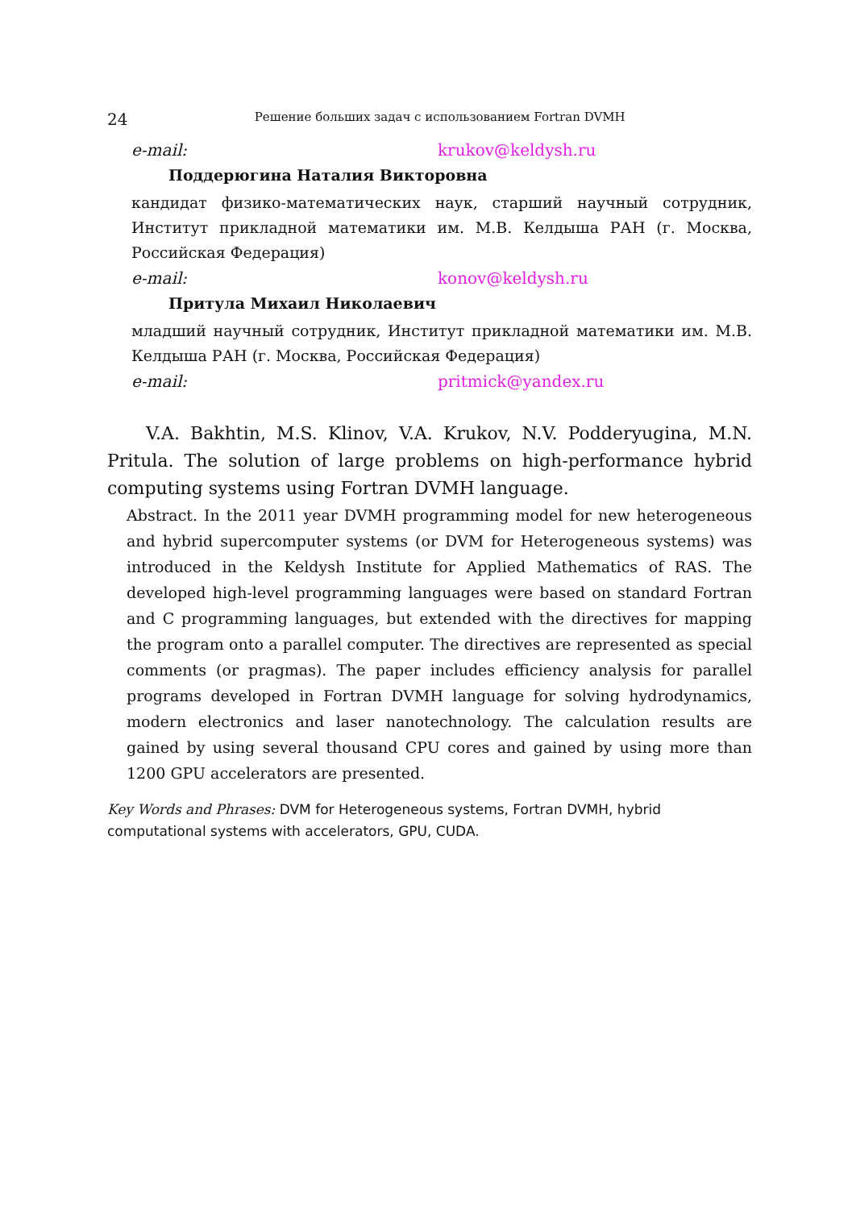24 Решение больших задач с использованием Fortran DVMH
e-mail: krukov@keldysh.ru
Поддерюгина Наталия Викторовна
кандидат физико-математических наук, старший научный сотрудник, Институт прикладной математики им. М.В. Келдыша РАН (г. Москва, Российская Федерация)
e-mail: konov@keldysh.ru
Притула Михаил Николаевич
младший научный сотрудник, Институт прикладной математики им. М.В. Келдыша РАН (г. Москва, Российская Федерация)
e-mail: pritmick@yandex.ru
V.A. Bakhtin, M.S. Klinov, V.A. Krukov, N.V. Podderyugina, M.N. Pritula. The solution of large problems on high-performance hybrid computing systems using Fortran DVMH language.
Abstract. In the 2011 year DVMH programming model for new heterogeneous and hybrid supercomputer systems (or DVM for Heterogeneous systems) was introduced in the Keldysh Institute for Applied Mathematics of RAS. The developed high-level programming languages were based on standard Fortran and C programming languages, but extended with the directives for mapping the program onto a parallel computer. The directives are represented as special comments (or pragmas). The paper includes efficiency analysis for parallel programs developed in Fortran DVMH language for solving hydrodynamics, modern electronics and laser nanotechnology. The calculation results are gained by using several thousand CPU cores and gained by using more than 1200 GPU accelerators are presented.
Key Words and Phrases: DVM for Heterogeneous systems, Fortran DVMH, hybrid computational systems with accelerators, GPU, CUDA.